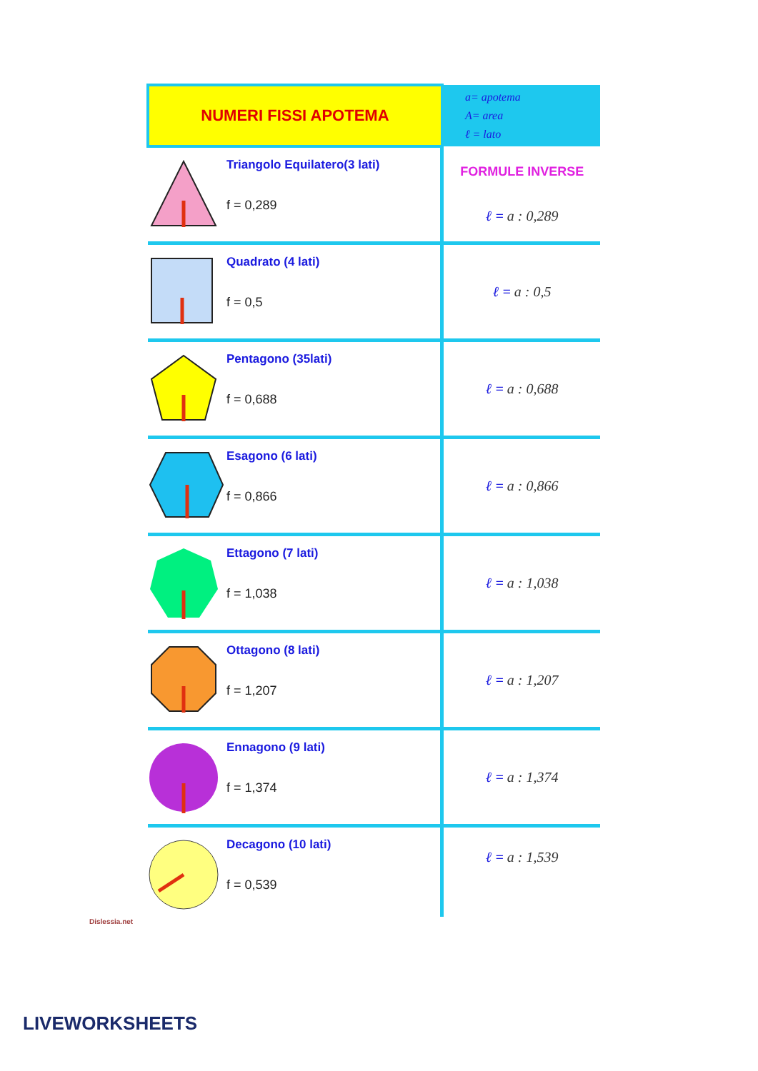| NUMERI FISSI APOTEMA | a= apotema A= area ℓ = lato |
| Triangolo Equilatero(3 lati) f = 0,289 | FORMULE INVERSE ℓ = a : 0,289 |
| Quadrato (4 lati) f = 0,5 | ℓ = a : 0,5 |
| Pentagono (35lati) f = 0,688 | ℓ = a : 0,688 |
| Esagono (6 lati) f = 0,866 | ℓ = a : 0,866 |
| Ettagono (7 lati) f = 1,038 | ℓ = a : 1,038 |
| Ottagono (8 lati) f = 1,207 | ℓ = a : 1,207 |
| Ennagono (9 lati) f = 1,374 | ℓ = a : 1,374 |
| Decagono (10 lati) f = 0,539 | ℓ = a : 1,539 |
Dislessia.net
LIVEWORKSHEETS